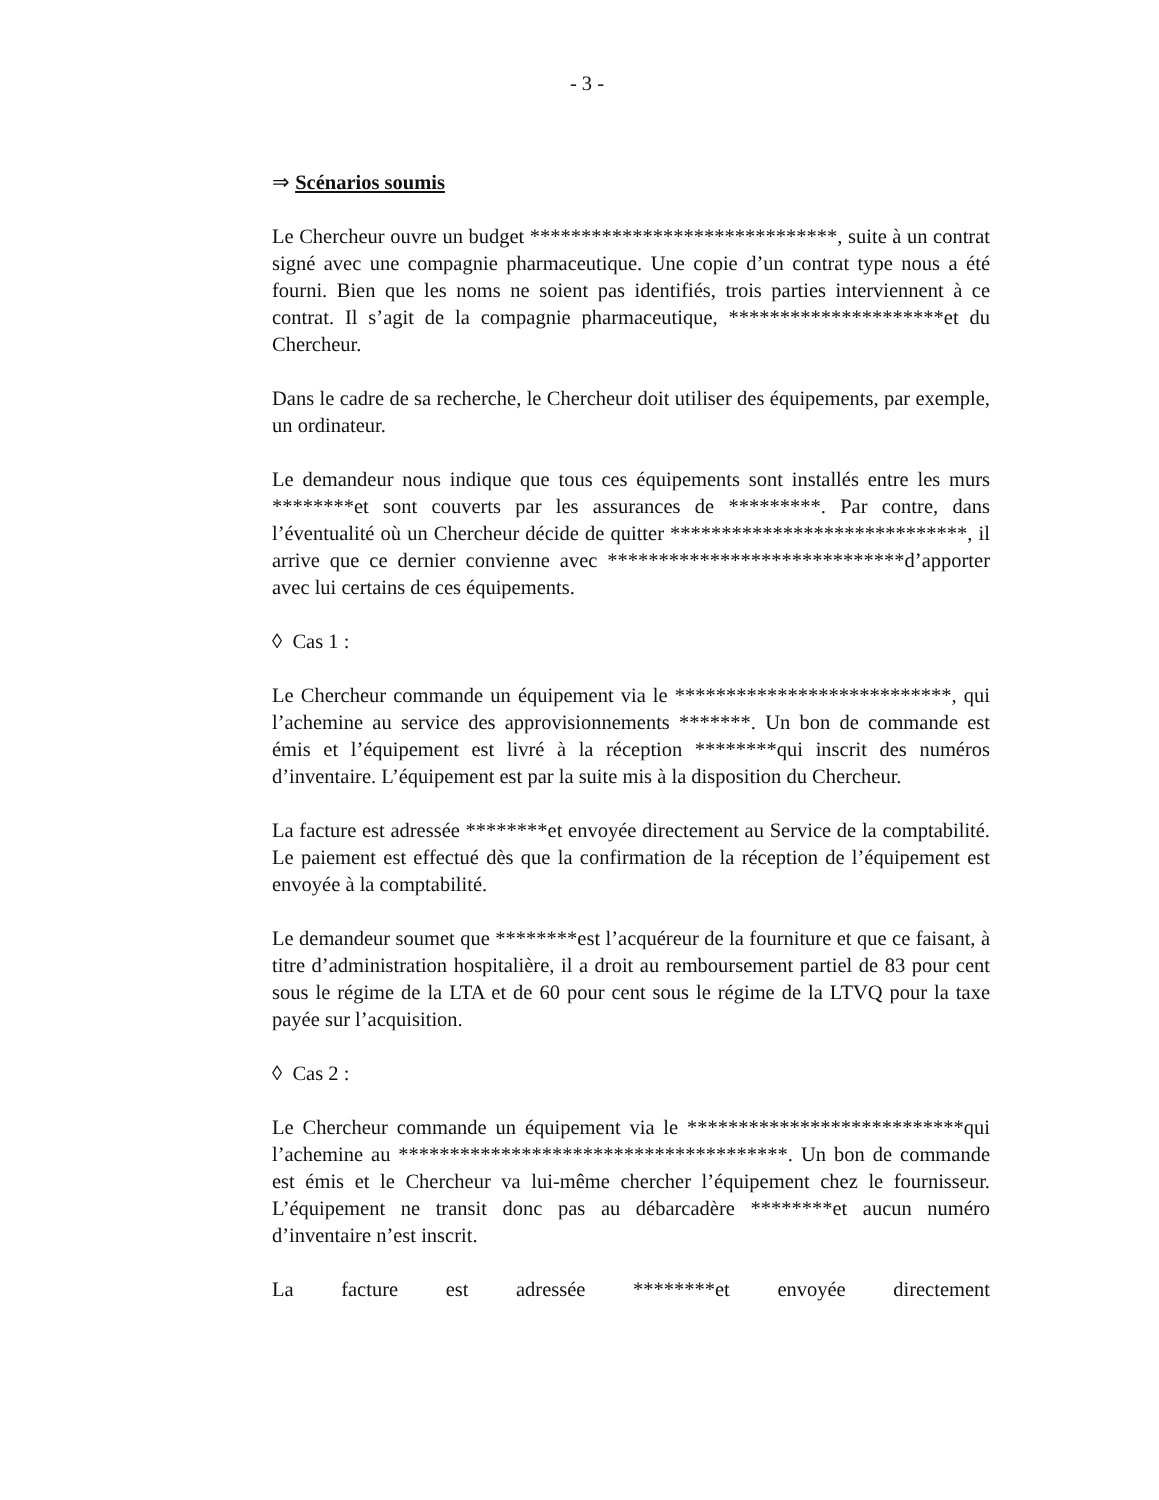- 3 -
⇒ Scénarios soumis
Le Chercheur ouvre un budget ******************************, suite à un contrat signé avec une compagnie pharmaceutique. Une copie d’un contrat type nous a été fourni. Bien que les noms ne soient pas identifiés, trois parties interviennent à ce contrat. Il s’agit de la compagnie pharmaceutique, *********************et du Chercheur.
Dans le cadre de sa recherche, le Chercheur doit utiliser des équipements, par exemple, un ordinateur.
Le demandeur nous indique que tous ces équipements sont installés entre les murs ********et sont couverts par les assurances de *********. Par contre, dans l’éventualité où un Chercheur décide de quitter *****************************, il arrive que ce dernier convienne avec *****************************d’apporter avec lui certains de ces équipements.
◊ Cas 1 :
Le Chercheur commande un équipement via le ***************************, qui l’achemine au service des approvisionnements *******. Un bon de commande est émis et l’équipement est livré à la réception ********qui inscrit des numéros d’inventaire. L’équipement est par la suite mis à la disposition du Chercheur.
La facture est adressée ********et envoyée directement au Service de la comptabilité. Le paiement est effectué dès que la confirmation de la réception de l’équipement est envoyée à la comptabilité.
Le demandeur soumet que ********est l’acquéreur de la fourniture et que ce faisant, à titre d’administration hospitalière, il a droit au remboursement partiel de 83 pour cent sous le régime de la LTA et de 60 pour cent sous le régime de la LTVQ pour la taxe payée sur l’acquisition.
◊ Cas 2 :
Le Chercheur commande un équipement via le ***************************qui l’achemine au **************************************. Un bon de commande est émis et le Chercheur va lui-même chercher l’équipement chez le fournisseur. L’équipement ne transit donc pas au débarcadère ********et aucun numéro d’inventaire n’est inscrit.
La facture est adressée ********et envoyée directement